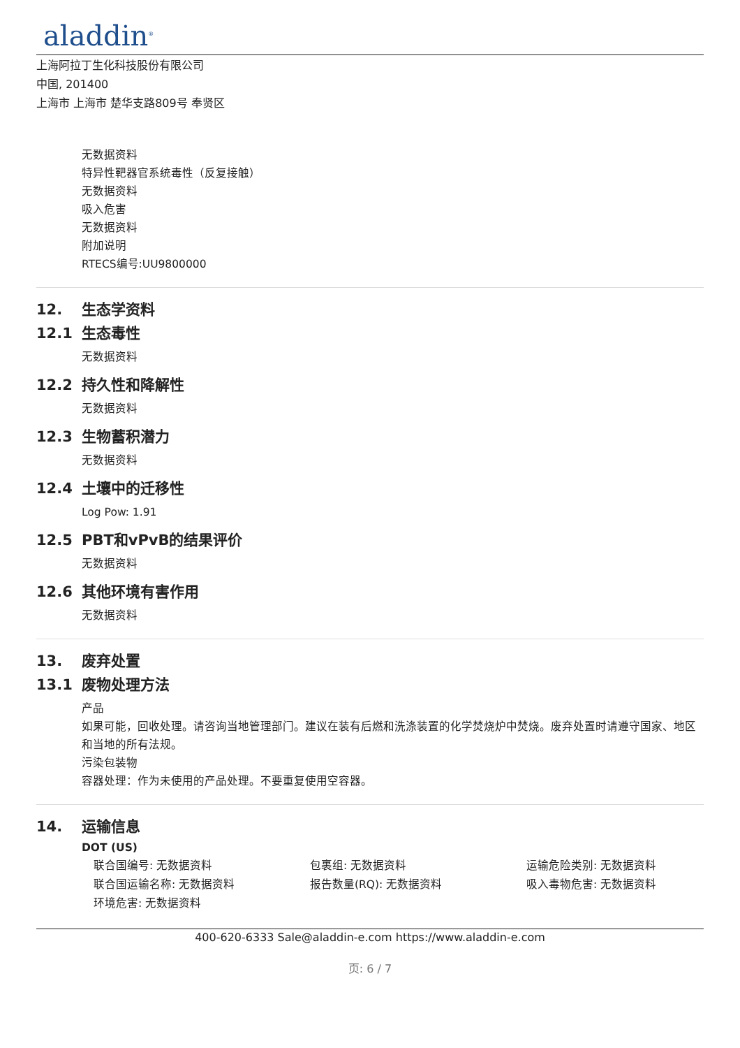aladdin<sup>®</sup>
上海阿拉丁生化科技股份有限公司
中国, 201400
上海市 上海市 楚华支路809号 奉贤区
无数据资料
特异性靶器官系统毒性（反复接触）
无数据资料
吸入危害
无数据资料
附加说明
RTECS编号:UU9800000
12. 生态学资料
12.1 生态毒性
无数据资料
12.2 持久性和降解性
无数据资料
12.3 生物蓄积潜力
无数据资料
12.4 土壤中的迁移性
Log Pow: 1.91
12.5 PBT和vPvB的结果评价
无数据资料
12.6 其他环境有害作用
无数据资料
13. 废弃处置
13.1 废物处理方法
产品
如果可能，回收处理。请咨询当地管理部门。建议在装有后燃和洗涤装置的化学焚烧炉中焚烧。废弃处置时请遵守国家、地区和当地的所有法规。
污染包装物
容器处理：作为未使用的产品处理。不要重复使用空容器。
14. 运输信息
DOT (US)
联合国编号: 无数据资料
包裹组: 无数据资料
运输危险类别: 无数据资料
联合国运输名称: 无数据资料
报告数量(RQ): 无数据资料
吸入毒物危害: 无数据资料
环境危害: 无数据资料
400-620-6333 Sale@aladdin-e.com https://www.aladdin-e.com
页: 6 / 7